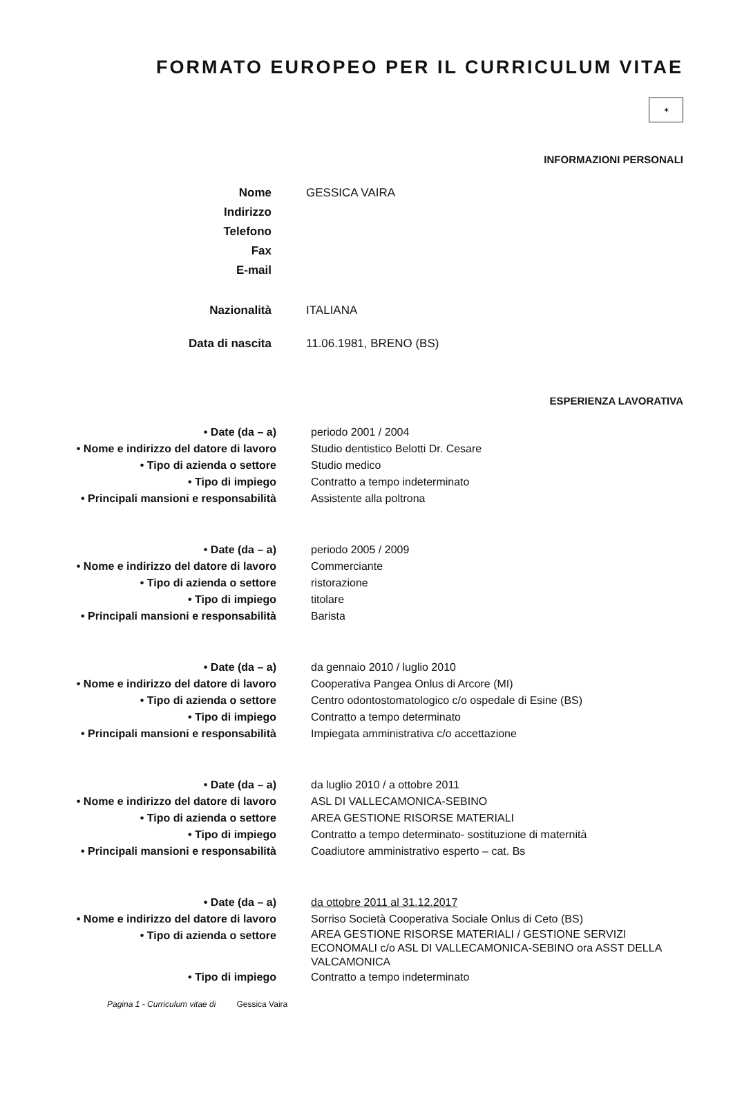FORMATO EUROPEO PER IL CURRICULUM VITAE
✶
INFORMAZIONI PERSONALI
Nome GESSICA VAIRA
Indirizzo
Telefono
Fax
E-mail
Nazionalità ITALIANA
Data di nascita 11.06.1981, BRENO (BS)
ESPERIENZA LAVORATIVA
• Date (da – a) periodo 2001 / 2004
• Nome e indirizzo del datore di lavoro Studio dentistico Belotti Dr. Cesare
• Tipo di azienda o settore Studio medico
• Tipo di impiego Contratto a tempo indeterminato
• Principali mansioni e responsabilità Assistente alla poltrona
• Date (da – a) periodo 2005 / 2009
• Nome e indirizzo del datore di lavoro Commerciante
• Tipo di azienda o settore ristorazione
• Tipo di impiego titolare
• Principali mansioni e responsabilità Barista
• Date (da – a) da gennaio 2010 / luglio 2010
• Nome e indirizzo del datore di lavoro Cooperativa Pangea Onlus di Arcore (MI)
• Tipo di azienda o settore Centro odontostomatologico c/o ospedale di Esine (BS)
• Tipo di impiego Contratto a tempo determinato
• Principali mansioni e responsabilità Impiegata amministrativa c/o accettazione
• Date (da – a) da luglio 2010 / a ottobre 2011
• Nome e indirizzo del datore di lavoro ASL DI VALLECAMONICA-SEBINO
• Tipo di azienda o settore AREA GESTIONE RISORSE MATERIALI
• Tipo di impiego Contratto a tempo determinato- sostituzione di maternità
• Principali mansioni e responsabilità Coadiutore amministrativo esperto – cat. Bs
• Date (da – a) da ottobre 2011 al 31.12.2017
• Nome e indirizzo del datore di lavoro Sorriso Società Cooperativa Sociale Onlus di Ceto (BS)
• Tipo di azienda o settore
AREA GESTIONE RISORSE MATERIALI / GESTIONE SERVIZI ECONOMALI c/o ASL DI VALLECAMONICA-SEBINO ora ASST DELLA VALCAMONICA
• Tipo di impiego Contratto a tempo indeterminato
Pagina 1 - Curriculum vitae di Gessica Vaira